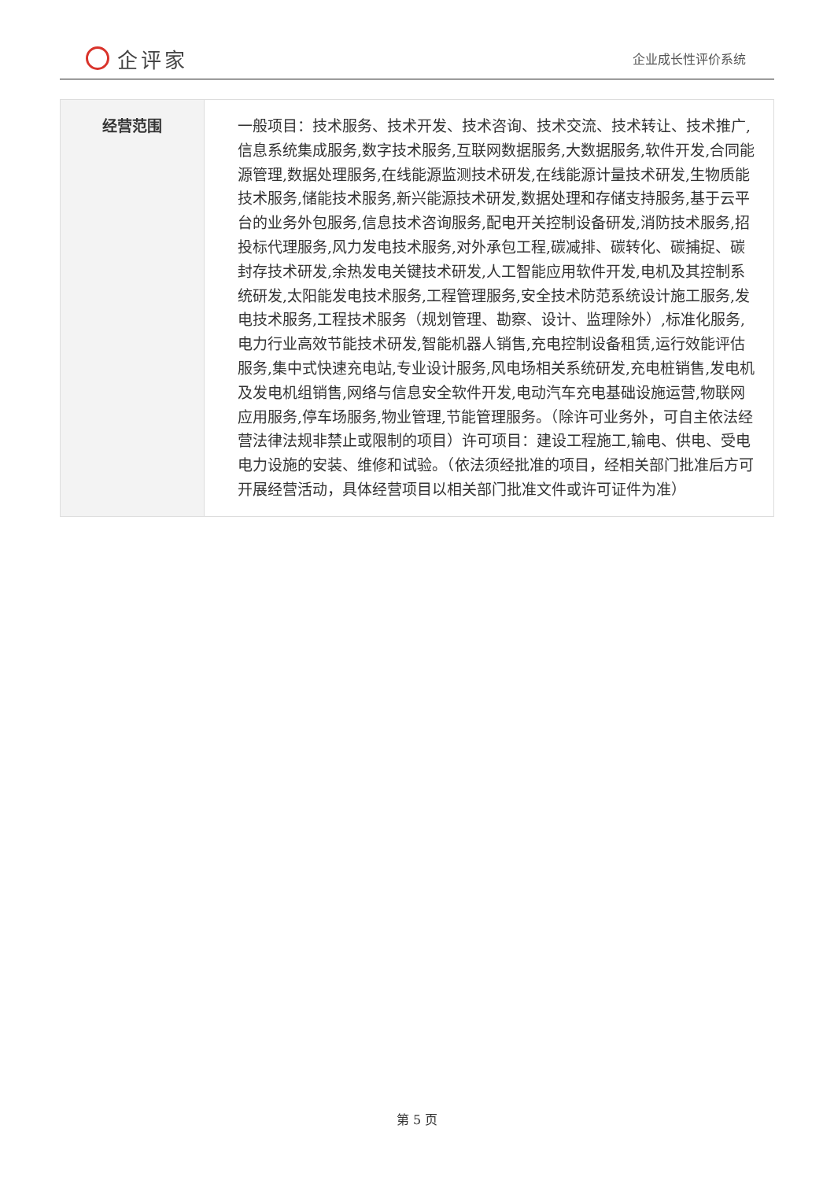企评家
企业成长性评价系统
| 经营范围 | 一般项目：技术服务、技术开发、技术咨询、技术交流、技术转让、技术推广,信息系统集成服务,数字技术服务,互联网数据服务,大数据服务,软件开发,合同能源管理,数据处理服务,在线能源监测技术研发,在线能源计量技术研发,生物质能技术服务,储能技术服务,新兴能源技术研发,数据处理和存储支持服务,基于云平台的业务外包服务,信息技术咨询服务,配电开关控制设备研发,消防技术服务,招投标代理服务,风力发电技术服务,对外承包工程,碳减排、碳转化、碳捕捉、碳封存技术研发,余热发电关键技术研发,人工智能应用软件开发,电机及其控制系统研发,太阳能发电技术服务,工程管理服务,安全技术防范系统设计施工服务,发电技术服务,工程技术服务（规划管理、勘察、设计、监理除外）,标准化服务,电力行业高效节能技术研发,智能机器人销售,充电控制设备租赁,运行效能评估服务,集中式快速充电站,专业设计服务,风电场相关系统研发,充电桩销售,发电机及发电机组销售,网络与信息安全软件开发,电动汽车充电基础设施运营,物联网应用服务,停车场服务,物业管理,节能管理服务。（除许可业务外，可自主依法经营法律法规非禁止或限制的项目）许可项目：建设工程施工,输电、供电、受电电力设施的安装、维修和试验。（依法须经批准的项目，经相关部门批准后方可开展经营活动，具体经营项目以相关部门批准文件或许可证件为准） |
第 5 页